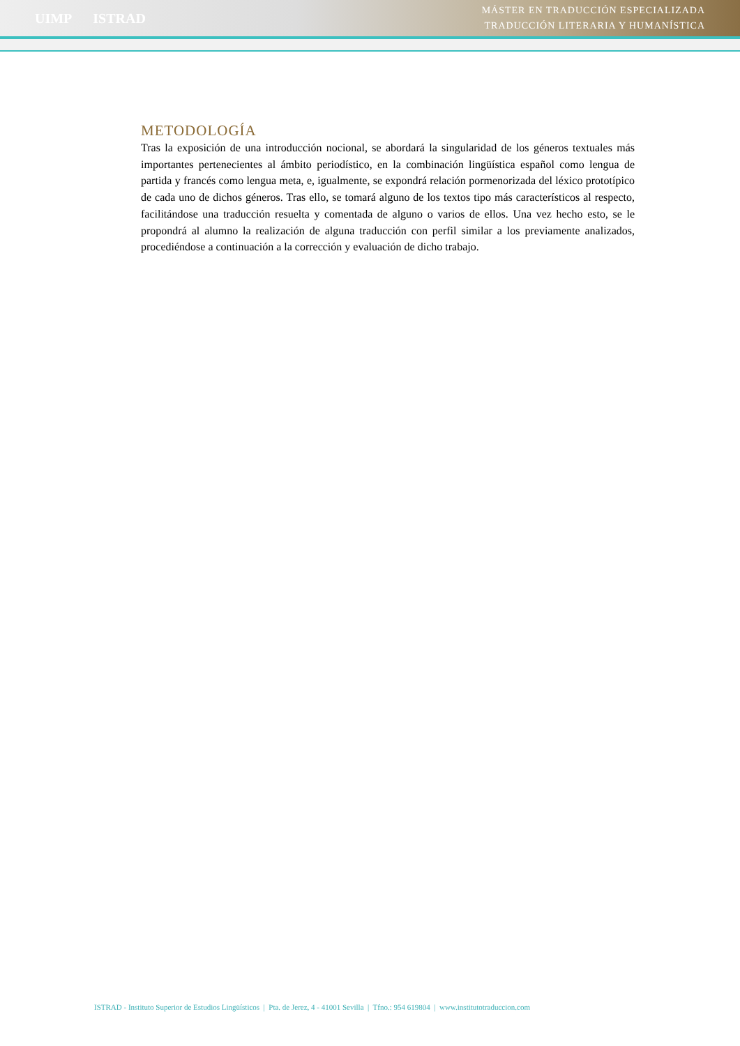UIMP ISTRAD
MÁSTER EN TRADUCCIÓN ESPECIALIZADA
TRADUCCIÓN LITERARIA Y HUMANÍSTICA
METODOLOGÍA
Tras la exposición de una introducción nocional, se abordará la singularidad de los géneros textuales más importantes pertenecientes al ámbito periodístico, en la combinación lingüística español como lengua de partida y francés como lengua meta, e, igualmente, se expondrá relación pormenorizada del léxico prototípico de cada uno de dichos géneros. Tras ello, se tomará alguno de los textos tipo más característicos al respecto, facilitándose una traducción resuelta y comentada de alguno o varios de ellos. Una vez hecho esto, se le propondrá al alumno la realización de alguna traducción con perfil similar a los previamente analizados, procediéndose a continuación a la corrección y evaluación de dicho trabajo.
ISTRAD - Instituto Superior de Estudios Lingüísticos | Pta. de Jerez, 4 - 41001 Sevilla | Tfno.: 954 619804 | www.institutotraduccion.com